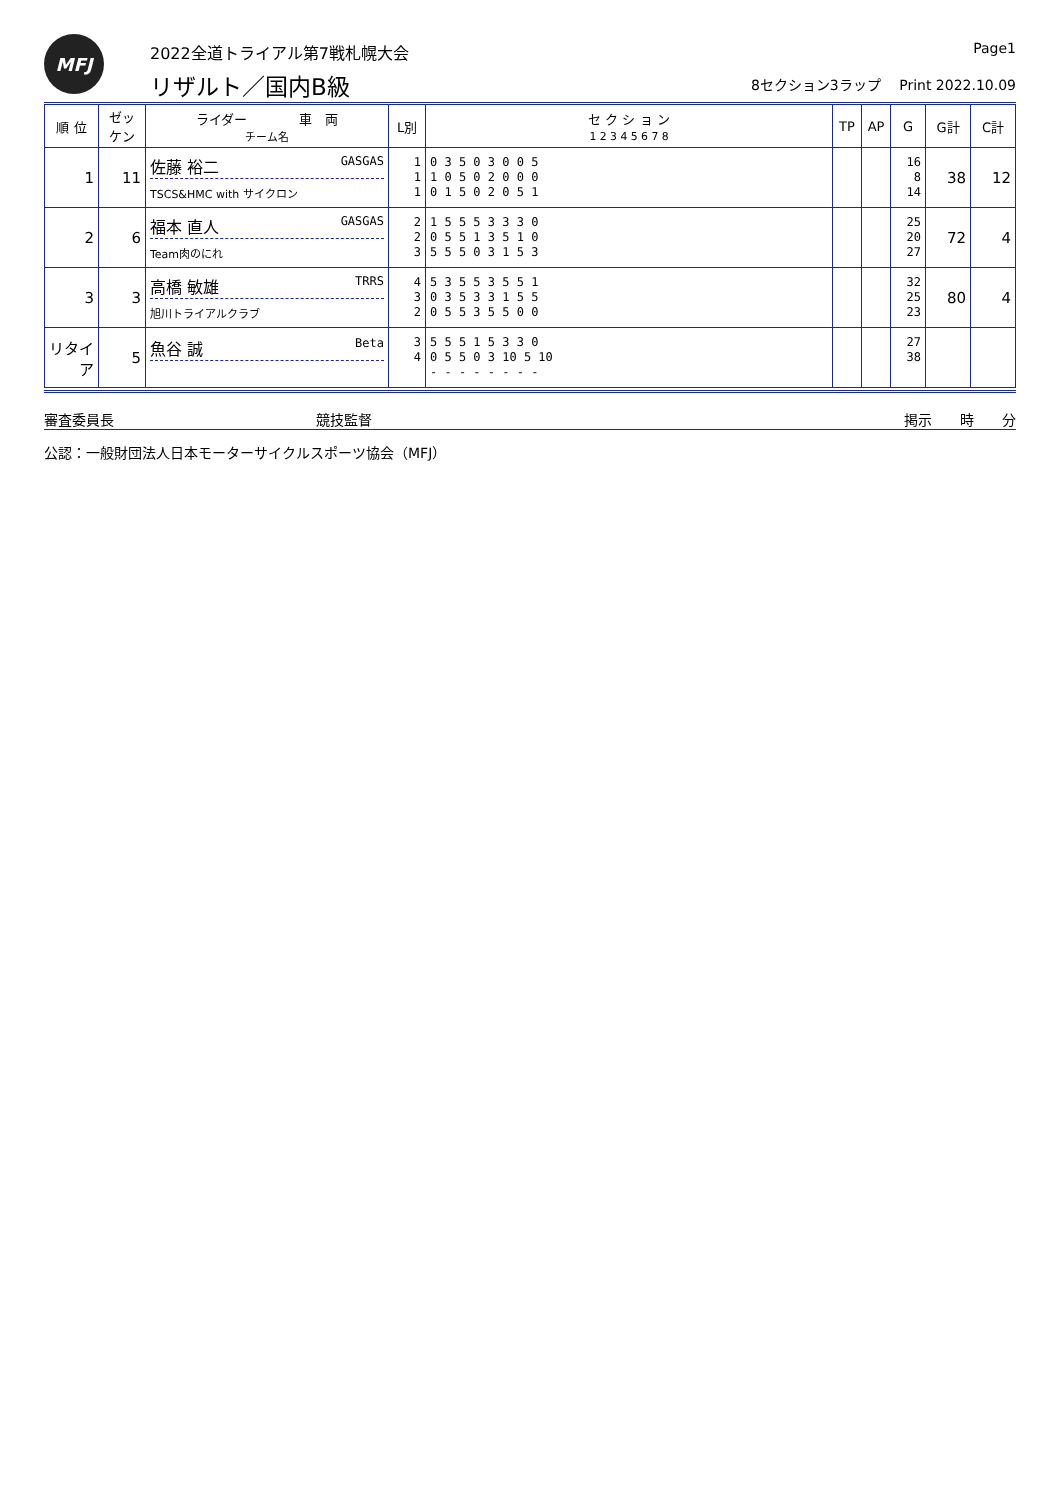MFJ
2022全道トライアル第7戦札幌大会
リザルト／国内B級
Page1
8セクション3ラップ　 Print 2022.10.09
| 順 位 | ゼッケン | ライダー 車 両 チーム名 | L別 | セ ク シ ョ ン 1 2 3 4 5 6 7 8 | TP | AP | G | G計 | C計 |
| --- | --- | --- | --- | --- | --- | --- | --- | --- | --- |
| 1 | 11 | 佐藤 裕二 GASGAS TSCS&HMC with サイクロン | 1 1 1 | 0 3 5 0 3 0 0 5 1 0 5 0 2 0 0 0 0 1 5 0 2 0 5 1 | | | 16 8 14 | 38 | 12 |
| 2 | 6 | 福本 直人 GASGAS Team肉のにれ | 2 2 3 | 1 5 5 5 3 3 3 0 0 5 5 1 3 5 1 0 5 5 5 0 3 1 5 3 | | | 25 20 27 | 72 | 4 |
| 3 | 3 | 高橋 敏雄 TRRS 旭川トライアルクラブ | 4 3 2 | 5 3 5 5 3 5 5 1 0 3 5 3 3 1 5 5 0 5 5 3 5 5 0 0 | | | 32 25 23 | 80 | 4 |
| リタイア | 5 | 魚谷 誠 Beta | 3 4 | 5 5 5 1 5 3 3 0 0 5 5 0 3 10 5 10 - - - - - - - - | | | 27 38 | | |
審査委員長 競技監督 掲示　　時　　分
公認：一般財団法人日本モーターサイクルスポーツ協会（MFJ）